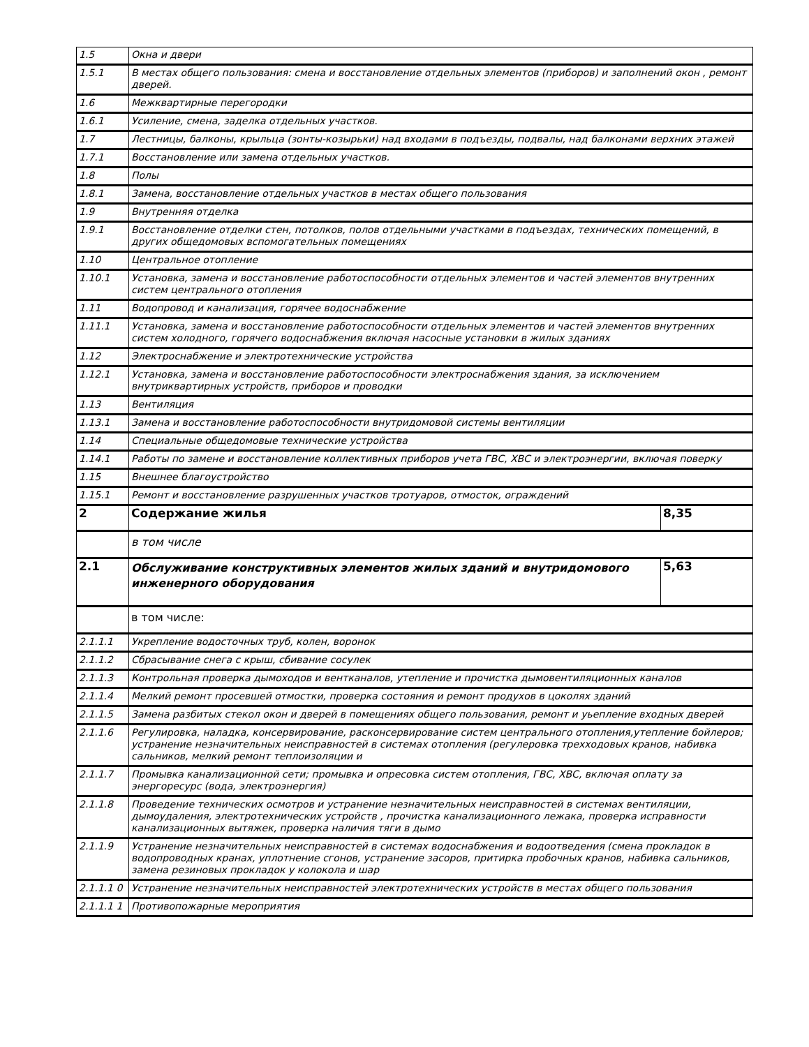| 1.5 | Окна и двери | |
| 1.5.1 | В местах общего пользования: смена и восстановление отдельных элементов (приборов) и заполнений окон , ремонт дверей. | |
| 1.6 | Межквартирные перегородки | |
| 1.6.1 | Усиление, смена, заделка отдельных участков. | |
| 1.7 | Лестницы, балконы, крыльца (зонты-козырьки) над входами в подъезды, подвалы, над балконами верхних этажей | |
| 1.7.1 | Восстановление или замена отдельных участков. | |
| 1.8 | Полы | |
| 1.8.1 | Замена, восстановление отдельных участков в местах общего пользования | |
| 1.9 | Внутренняя отделка | |
| 1.9.1 | Восстановление отделки стен, потолков, полов отдельными участками в подъездах, технических помещений, в других общедомовых вспомогательных помещениях | |
| 1.10 | Центральное отопление | |
| 1.10.1 | Установка, замена и восстановление работоспособности отдельных элементов и частей элементов внутренних систем центрального отопления | |
| 1.11 | Водопровод и канализация, горячее водоснабжение | |
| 1.11.1 | Установка, замена и восстановление работоспособности отдельных элементов и частей элементов внутренних систем холодного, горячего водоснабжения включая насосные установки в жилых зданиях | |
| 1.12 | Электроснабжение и электротехнические устройства | |
| 1.12.1 | Установка, замена и восстановление работоспособности электроснабжения здания, за исключением внутриквартирных устройств, приборов и проводки | |
| 1.13 | Вентиляция | |
| 1.13.1 | Замена и восстановление работоспособности внутридомовой системы вентиляции | |
| 1.14 | Специальные общедомовые технические устройства | |
| 1.14.1 | Работы по замене и восстановление коллективных приборов учета ГВС, ХВС и электроэнергии, включая поверку | |
| 1.15 | Внешнее благоустройство | |
| 1.15.1 | Ремонт и восстановление разрушенных участков тротуаров, отмосток, ограждений | |
| 2 | Содержание жилья | 8,35 |
| | в том числе | |
| 2.1 | Обслуживание конструктивных элементов жилых зданий и внутридомового инженерного оборудования | 5,63 |
| | в том числе: | |
| 2.1.1.1 | Укрепление водосточных труб, колен, воронок | |
| 2.1.1.2 | Сбрасывание снега с крыш, сбивание сосулек | |
| 2.1.1.3 | Контрольная проверка дымоходов и вентканалов, утепление и прочистка дымовентиляционных каналов | |
| 2.1.1.4 | Мелкий ремонт просевшей отмостки, проверка состояния и ремонт продухов в цоколях зданий | |
| 2.1.1.5 | Замена разбитых стекол окон и дверей в помещениях общего пользования, ремонт и уьепление входных дверей | |
| 2.1.1.6 | Регулировка, наладка, консервирование, расконсервирование систем центрального отопления,утепление бойлеров; устранение незначительных неисправностей в системах отопления (регулеровка трехходовых кранов, набивка сальников, мелкий ремонт теплоизоляции и | |
| 2.1.1.7 | Промывка канализационной сети; промывка и опресовка систем отопления, ГВС, ХВС, включая оплату за энергоресурс (вода, электроэнергия) | |
| 2.1.1.8 | Проведение технических осмотров и устранение незначительных неисправностей в системах вентиляции, дымоудаления, электротехнических устройств , прочистка канализационного лежака, проверка исправности канализационных вытяжек, проверка наличия тяги в дымо | |
| 2.1.1.9 | Устранение незначительных неисправностей в системах водоснабжения и водоотведения (смена прокладок в водопроводных кранах, уплотнение сгонов, устранение засоров, притирка пробочных кранов, набивка сальников, замена резиновых прокладок у колокола и шар | |
| 2.1.1.1 0 | Устранение незначительных неисправностей электротехнических устройств в местах общего пользования | |
| 2.1.1.1 1 | Противопожарные мероприятия | |